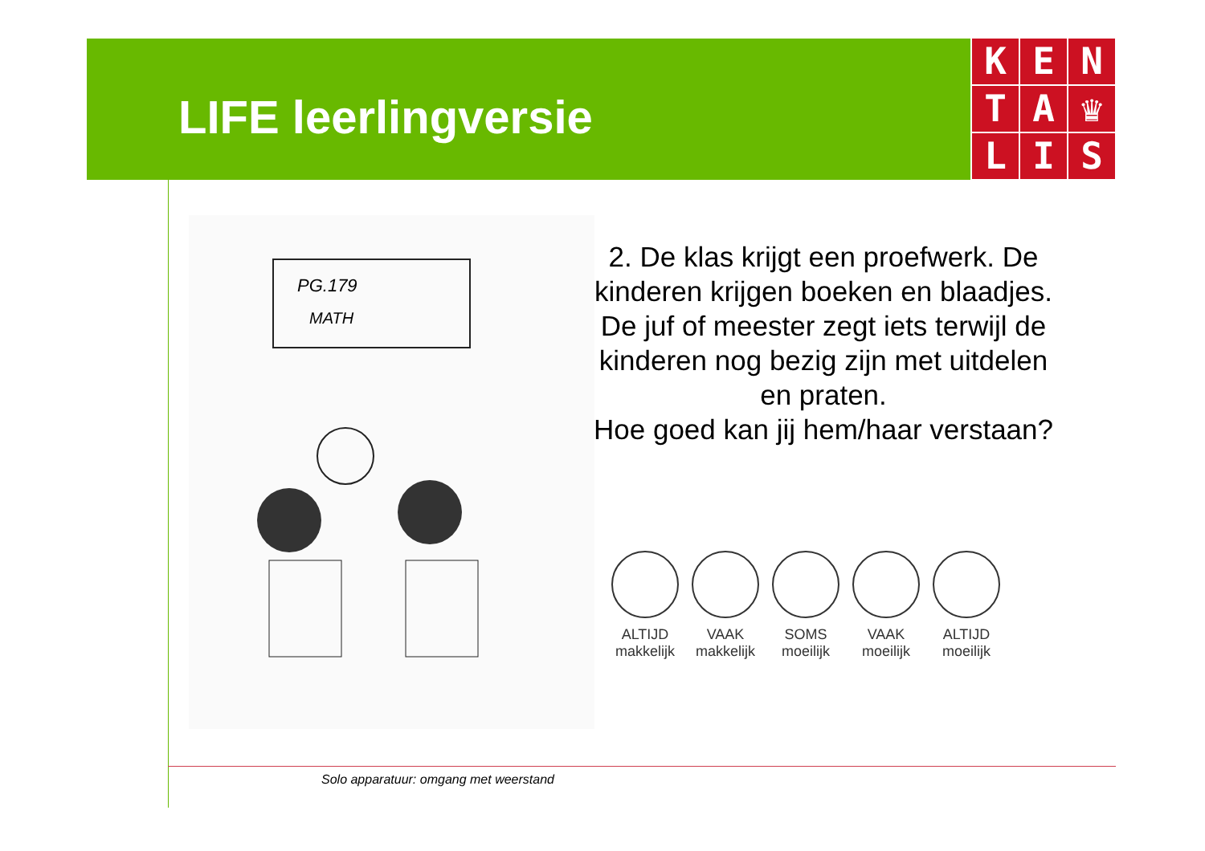LIFE leerlingversie
K
E
N
T
A
♛
L
I
S
PG.179
MATH
2. De klas krijgt een proefwerk. De kinderen krijgen boeken en blaadjes. De juf of meester zegt iets terwijl de kinderen nog bezig zijn met uitdelen en praten.
Hoe goed kan jij hem/haar verstaan?
ALTIJD
makkelijk
VAAK
makkelijk
SOMS
moeilijk
VAAK
moeilijk
ALTIJD
moeilijk
Solo apparatuur: omgang met weerstand